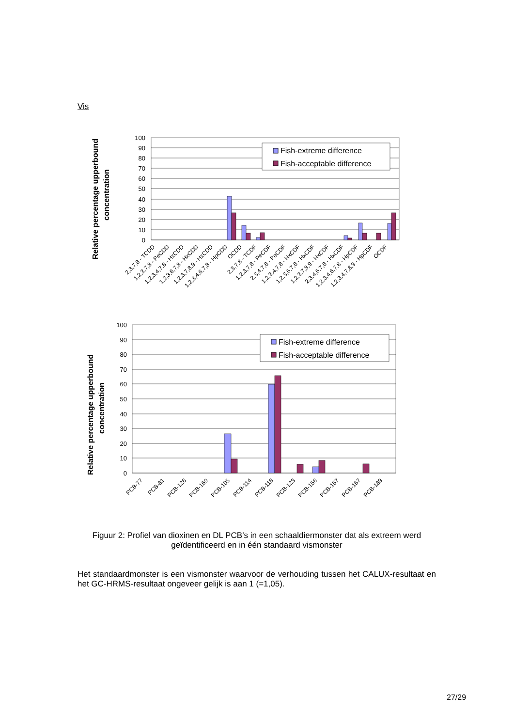Vis
Relative percentage upperbound
concentration
100
90
80
70
60
50
40
30
20
10
0
Fish-extreme difference
Fish-acceptable difference
2,3,7,8 - TCDD
1,2,3,7,8 - PeCDD
1,2,3,4,7,8 - HxCDD
1,2,3,6,7,8 - HxCDD
1,2,3,7,8,9 - HxCDD
1,2,3,4,6,7,8 - HpCDD
OCDD
2,3,7,8 - TCDF
1,2,3,7,8 - PeCDF
2,3,4,7,8 - PeCDF
1,2,3,4,7,8 - HxCDF
1,2,3,6,7,8 - HxCDF
1,2,3,7,8,9 - HxCDF
2,3,4,6,7,8 - HxCDF
1,2,3,4,6,7,8 - HpCDF
1,2,3,4,7,8,9 - HpCDF
OCDF
Relative percentage upperbound
concentration
100
90
80
70
60
50
40
30
20
10
0
Fish-extreme difference
Fish-acceptable difference
PCB-77
PCB-81
PCB-126
PCB-169
PCB-105
PCB-114
PCB-118
PCB-123
PCB-156
PCB-157
PCB-167
PCB-189
Figuur 2: Profiel van dioxinen en DL PCB’s in een schaaldiermonster dat als extreem werd geïdentificeerd en in één standaard vismonster
Het standaardmonster is een vismonster waarvoor de verhouding tussen het CALUX-resultaat en het GC-HRMS-resultaat ongeveer gelijk is aan 1 (=1,05).
27/29